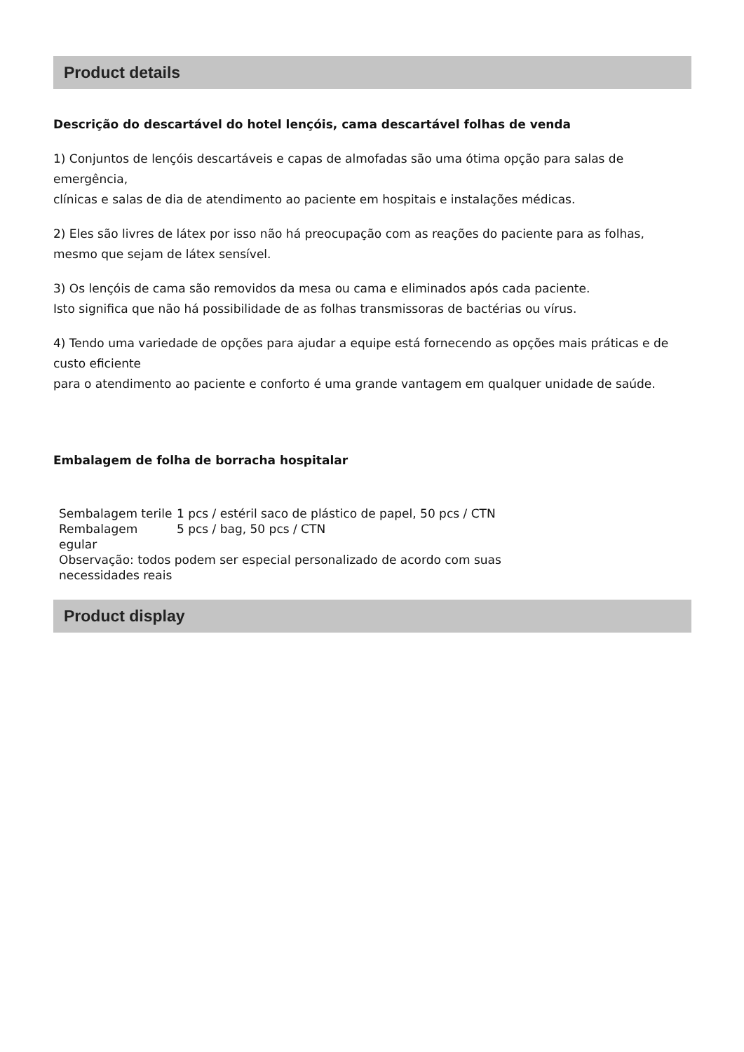Product details
Descrição do descartável do hotel lençóis, cama descartável folhas de venda
1) Conjuntos de lençóis descartáveis e capas de almofadas são uma ótima opção para salas de emergência,
clínicas e salas de dia de atendimento ao paciente em hospitais e instalações médicas.
2) Eles são livres de látex por isso não há preocupação com as reações do paciente para as folhas, mesmo que sejam de látex sensível.
3) Os lençóis de cama são removidos da mesa ou cama e eliminados após cada paciente.
Isto significa que não há possibilidade de as folhas transmissoras de bactérias ou vírus.
4) Tendo uma variedade de opções para ajudar a equipe está fornecendo as opções mais práticas e de custo eficiente
para o atendimento ao paciente e conforto é uma grande vantagem em qualquer unidade de saúde.
Embalagem de folha de borracha hospitalar
| Sembalagem terile | 1 pcs / estéril saco de plástico de papel, 50 pcs / CTN |
| Rembalagem egular | 5 pcs / bag, 50 pcs / CTN |
| Observação: todos podem ser especial personalizado de acordo com suas necessidades reais | |
Product display